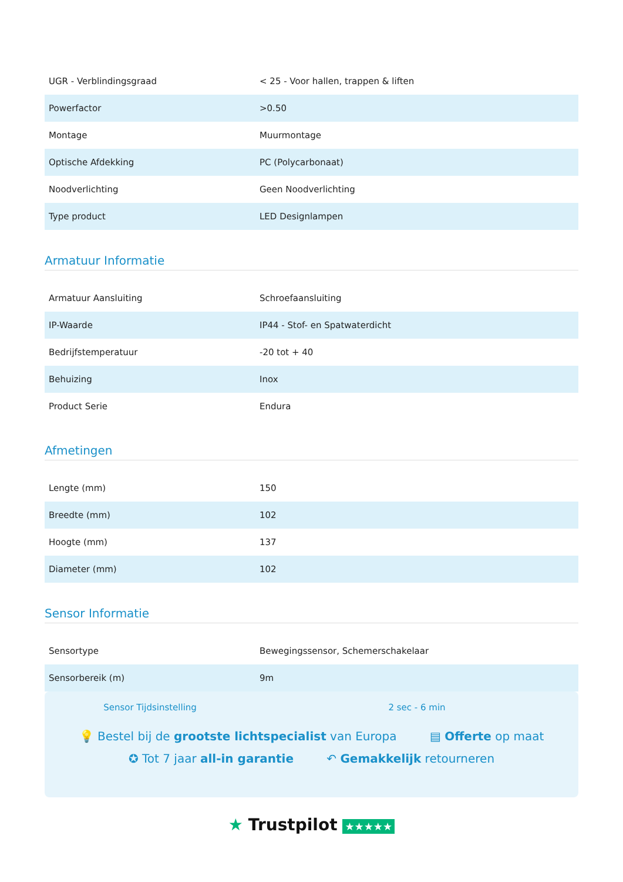| UGR - Verblindingsgraad | < 25 - Voor hallen, trappen & liften |
| Powerfactor | >0.50 |
| Montage | Muurmontage |
| Optische Afdekking | PC (Polycarbonaat) |
| Noodverlichting | Geen Noodverlichting |
| Type product | LED Designlampen |
Armatuur Informatie
| Armatuur Aansluiting | Schroefaansluiting |
| IP-Waarde | IP44 - Stof- en Spatwaterdicht |
| Bedrijfstemperatuur | -20 tot + 40 |
| Behuizing | Inox |
| Product Serie | Endura |
Afmetingen
| Lengte (mm) | 150 |
| Breedte (mm) | 102 |
| Hoogte (mm) | 137 |
| Diameter (mm) | 102 |
Sensor Informatie
| Sensortype | Bewegingssensor, Schemerschakelaar |
| Sensorbereik (m) | 9m |
| Sensor Tijdsinstelling | 2 sec - 6 min |
💡 Bestel bij de grootste lichtspecialist van Europa ▤ Offerte op maat
✪ Tot 7 jaar all-in garantie ↶ Gemakkelijk retourneren
★ Trustpilot ★★★★★